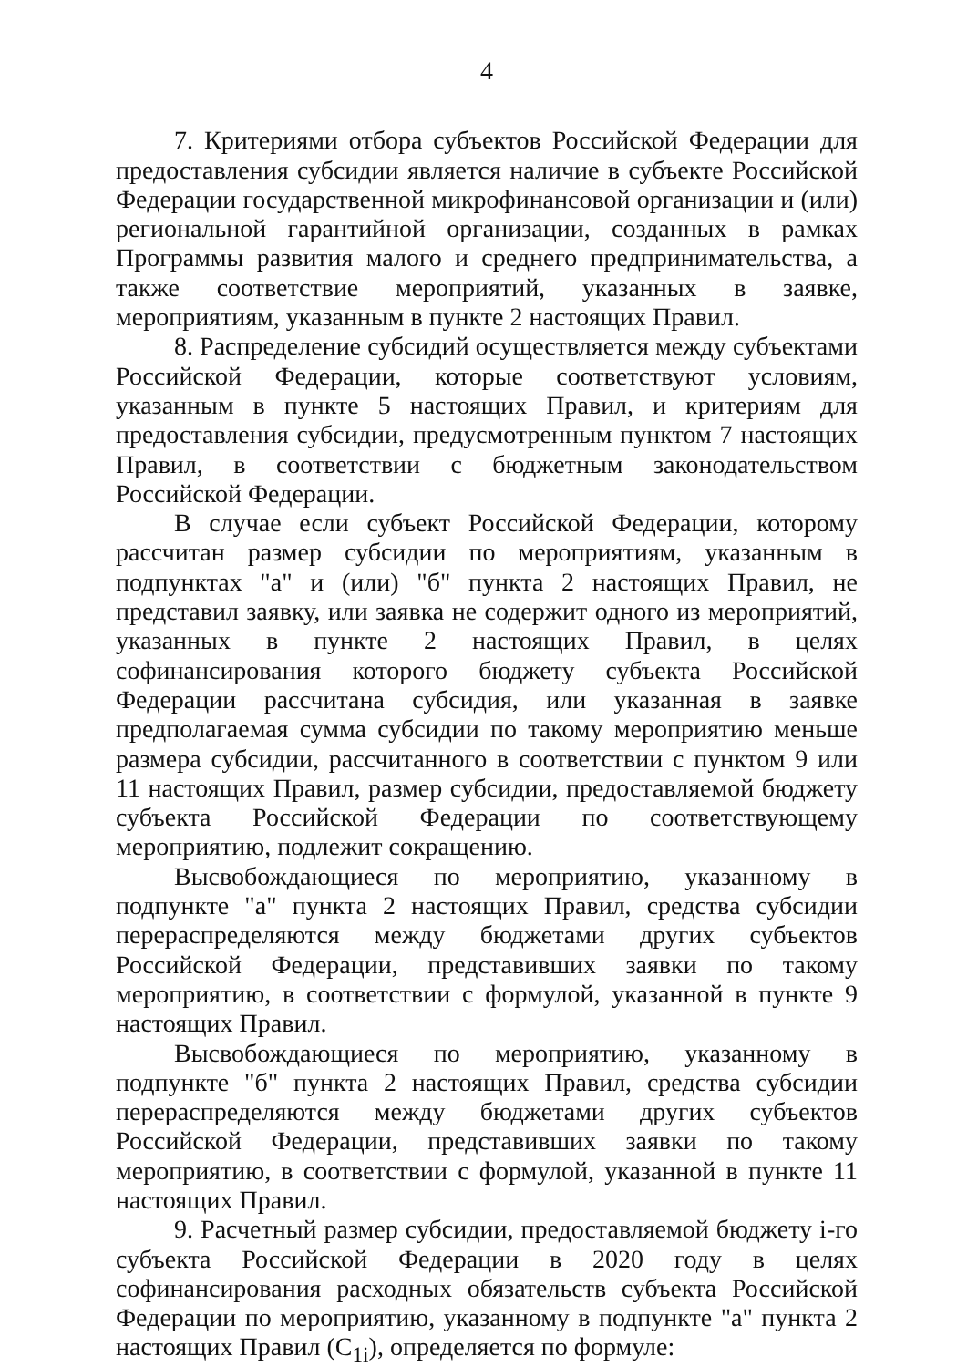4
7. Критериями отбора субъектов Российской Федерации для предоставления субсидии является наличие в субъекте Российской Федерации государственной микрофинансовой организации и (или) региональной гарантийной организации, созданных в рамках Программы развития малого и среднего предпринимательства, а также соответствие мероприятий, указанных в заявке, мероприятиям, указанным в пункте 2 настоящих Правил.
8. Распределение субсидий осуществляется между субъектами Российской Федерации, которые соответствуют условиям, указанным в пункте 5 настоящих Правил, и критериям для предоставления субсидии, предусмотренным пунктом 7 настоящих Правил, в соответствии с бюджетным законодательством Российской Федерации.
В случае если субъект Российской Федерации, которому рассчитан размер субсидии по мероприятиям, указанным в подпунктах "а" и (или) "б" пункта 2 настоящих Правил, не представил заявку, или заявка не содержит одного из мероприятий, указанных в пункте 2 настоящих Правил, в целях софинансирования которого бюджету субъекта Российской Федерации рассчитана субсидия, или указанная в заявке предполагаемая сумма субсидии по такому мероприятию меньше размера субсидии, рассчитанного в соответствии с пунктом 9 или 11 настоящих Правил, размер субсидии, предоставляемой бюджету субъекта Российской Федерации по соответствующему мероприятию, подлежит сокращению.
Высвобождающиеся по мероприятию, указанному в подпункте "а" пункта 2 настоящих Правил, средства субсидии перераспределяются между бюджетами других субъектов Российской Федерации, представивших заявки по такому мероприятию, в соответствии с формулой, указанной в пункте 9 настоящих Правил.
Высвобождающиеся по мероприятию, указанному в подпункте "б" пункта 2 настоящих Правил, средства субсидии перераспределяются между бюджетами других субъектов Российской Федерации, представивших заявки по такому мероприятию, в соответствии с формулой, указанной в пункте 11 настоящих Правил.
9. Расчетный размер субсидии, предоставляемой бюджету i-го субъекта Российской Федерации в 2020 году в целях софинансирования расходных обязательств субъекта Российской Федерации по мероприятию, указанному в подпункте "а" пункта 2 настоящих Правил (С<sub>1i</sub>), определяется по формуле: